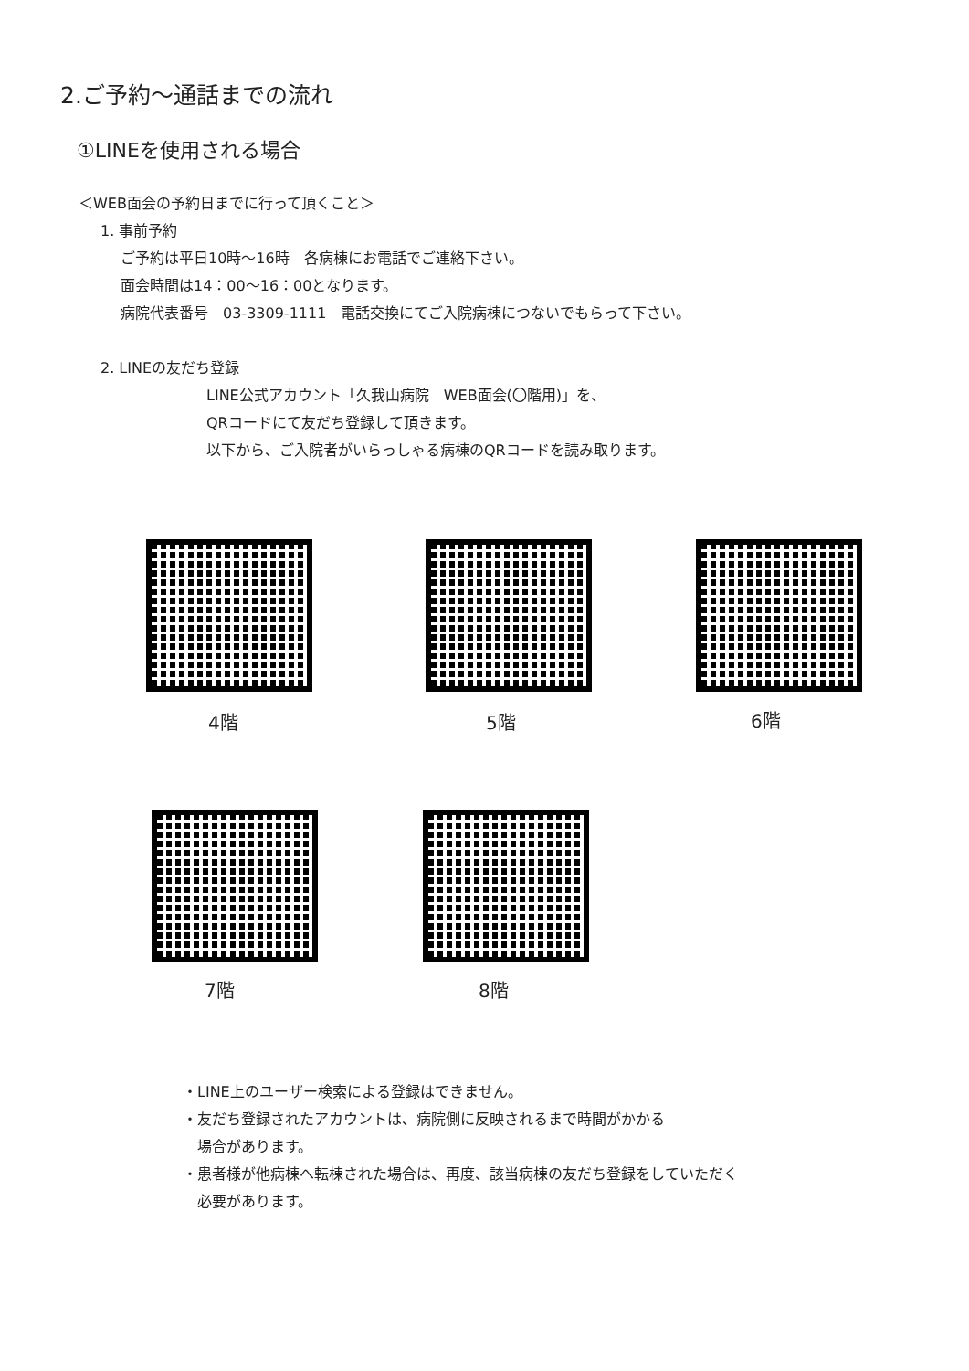2.ご予約～通話までの流れ
①LINEを使用される場合
＜WEB面会の予約日までに行って頂くこと＞
1. 事前予約
ご予約は平日10時～16時　各病棟にお電話でご連絡下さい。
面会時間は14：00～16：00となります。
病院代表番号　03-3309-1111　電話交換にてご入院病棟につないでもらって下さい。
2. LINEの友だち登録
LINE公式アカウント「久我山病院　WEB面会(〇階用)」を、
QRコードにて友だち登録して頂きます。
以下から、ご入院者がいらっしゃる病棟のQRコードを読み取ります。
4階 5階 6階
7階 8階
・LINE上のユーザー検索による登録はできません。
・友だち登録されたアカウントは、病院側に反映されるまで時間がかかる
　場合があります。
・患者様が他病棟へ転棟された場合は、再度、該当病棟の友だち登録をしていただく
　必要があります。